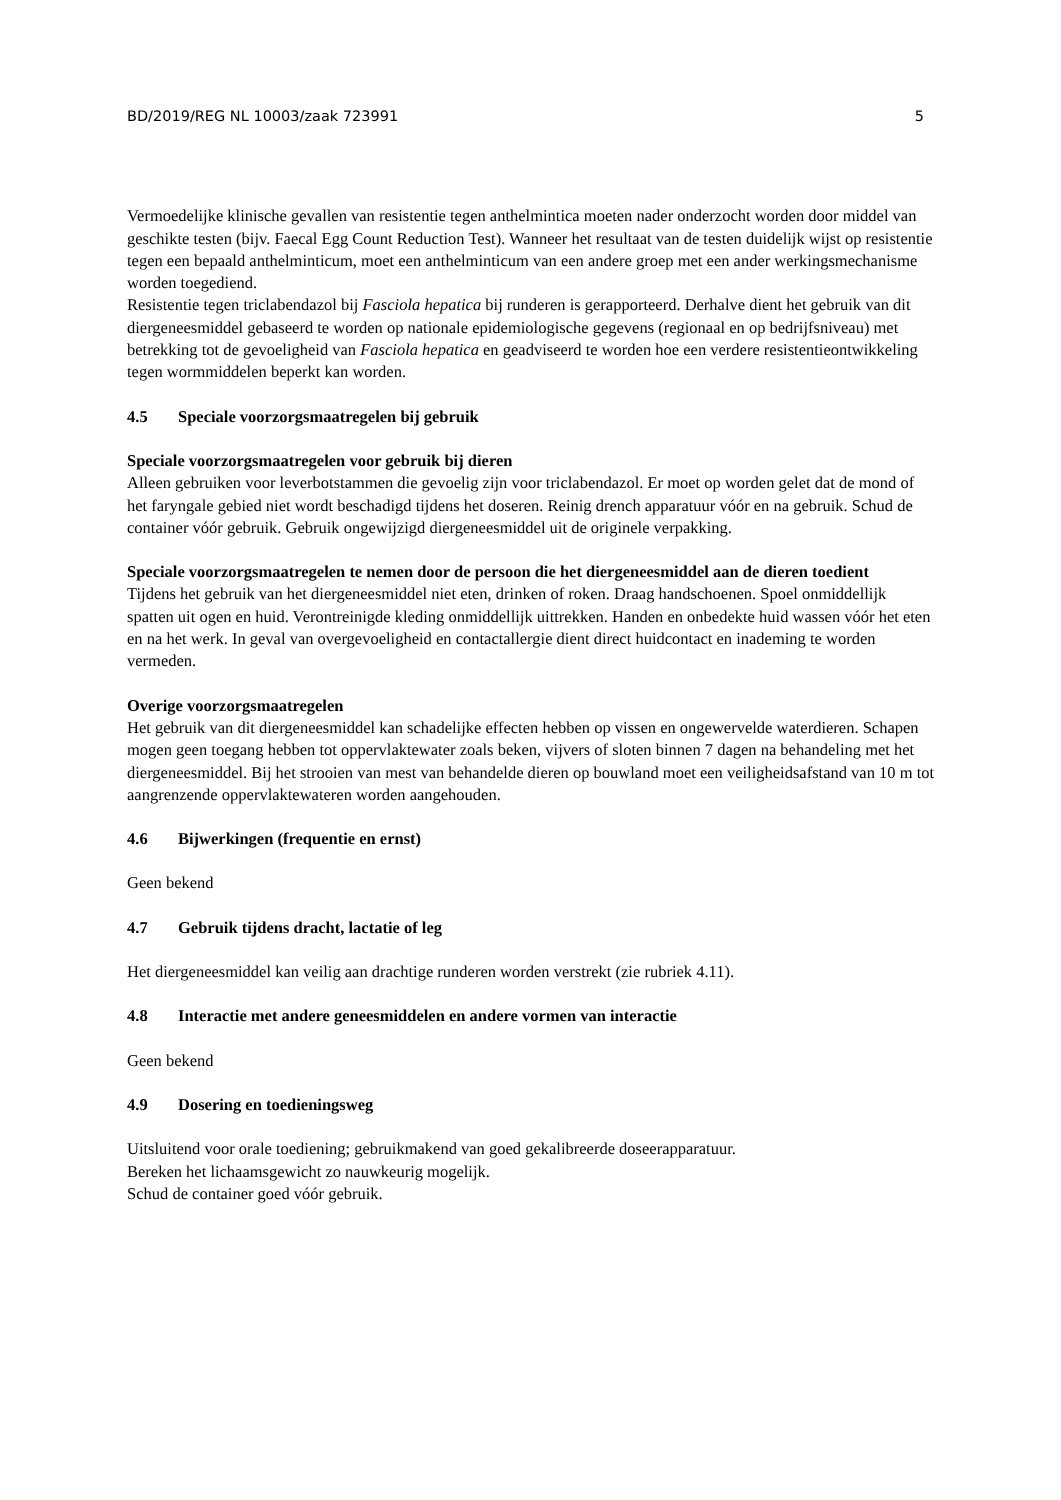BD/2019/REG NL 10003/zaak 723991 5
Vermoedelijke klinische gevallen van resistentie tegen anthelmintica moeten nader onderzocht worden door middel van geschikte testen (bijv. Faecal Egg Count Reduction Test). Wanneer het resultaat van de testen duidelijk wijst op resistentie tegen een bepaald anthelminticum, moet een anthelminticum van een andere groep met een ander werkingsmechanisme worden toegediend.
Resistentie tegen triclabendazol bij Fasciola hepatica bij runderen is gerapporteerd. Derhalve dient het gebruik van dit diergeneesmiddel gebaseerd te worden op nationale epidemiologische gegevens (regionaal en op bedrijfsniveau) met betrekking tot de gevoeligheid van Fasciola hepatica en geadviseerd te worden hoe een verdere resistentieontwikkeling tegen wormmiddelen beperkt kan worden.
4.5 Speciale voorzorgsmaatregelen bij gebruik
Speciale voorzorgsmaatregelen voor gebruik bij dieren
Alleen gebruiken voor leverbotstammen die gevoelig zijn voor triclabendazol. Er moet op worden gelet dat de mond of het faryngale gebied niet wordt beschadigd tijdens het doseren. Reinig drench apparatuur vóór en na gebruik. Schud de container vóór gebruik. Gebruik ongewijzigd diergeneesmiddel uit de originele verpakking.
Speciale voorzorgsmaatregelen te nemen door de persoon die het diergeneesmiddel aan de dieren toedient
Tijdens het gebruik van het diergeneesmiddel niet eten, drinken of roken. Draag handschoenen. Spoel onmiddellijk spatten uit ogen en huid. Verontreinigde kleding onmiddellijk uittrekken. Handen en onbedekte huid wassen vóór het eten en na het werk. In geval van overgevoeligheid en contactallergie dient direct huidcontact en inademing te worden vermeden.
Overige voorzorgsmaatregelen
Het gebruik van dit diergeneesmiddel kan schadelijke effecten hebben op vissen en ongewervelde waterdieren. Schapen mogen geen toegang hebben tot oppervlaktewater zoals beken, vijvers of sloten binnen 7 dagen na behandeling met het diergeneesmiddel. Bij het strooien van mest van behandelde dieren op bouwland moet een veiligheidsafstand van 10 m tot aangrenzende oppervlaktewateren worden aangehouden.
4.6 Bijwerkingen (frequentie en ernst)
Geen bekend
4.7 Gebruik tijdens dracht, lactatie of leg
Het diergeneesmiddel kan veilig aan drachtige runderen worden verstrekt (zie rubriek 4.11).
4.8 Interactie met andere geneesmiddelen en andere vormen van interactie
Geen bekend
4.9 Dosering en toedieningsweg
Uitsluitend voor orale toediening; gebruikmakend van goed gekalibreerde doseerapparatuur.
Bereken het lichaamsgewicht zo nauwkeurig mogelijk.
Schud de container goed vóór gebruik.